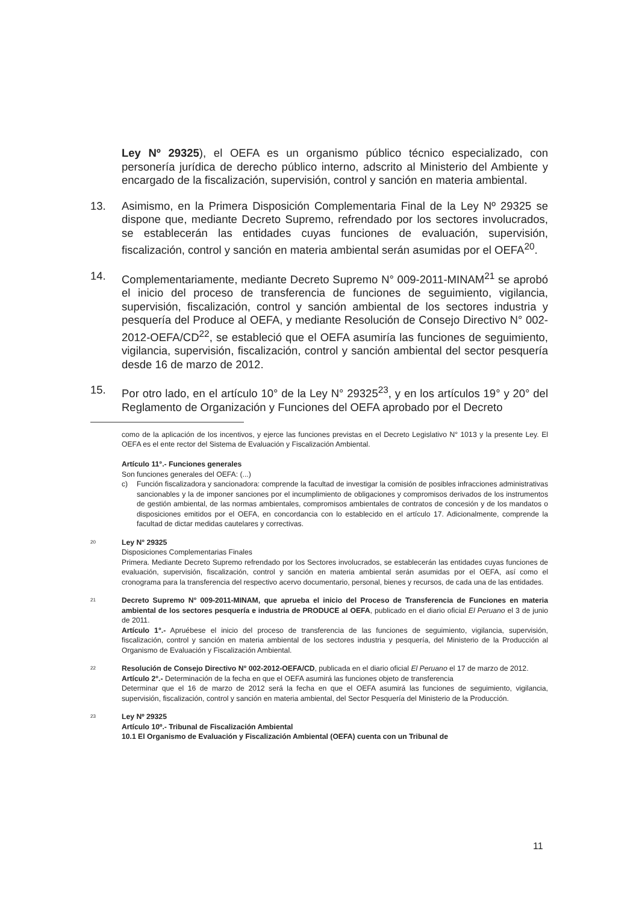Ley Nº 29325), el OEFA es un organismo público técnico especializado, con personería jurídica de derecho público interno, adscrito al Ministerio del Ambiente y encargado de la fiscalización, supervisión, control y sanción en materia ambiental.
13. Asimismo, en la Primera Disposición Complementaria Final de la Ley Nº 29325 se dispone que, mediante Decreto Supremo, refrendado por los sectores involucrados, se establecerán las entidades cuyas funciones de evaluación, supervisión, fiscalización, control y sanción en materia ambiental serán asumidas por el OEFA<sup>20</sup>.
14. Complementariamente, mediante Decreto Supremo N° 009-2011-MINAM<sup>21</sup> se aprobó el inicio del proceso de transferencia de funciones de seguimiento, vigilancia, supervisión, fiscalización, control y sanción ambiental de los sectores industria y pesquería del Produce al OEFA, y mediante Resolución de Consejo Directivo N° 002-2012-OEFA/CD<sup>22</sup>, se estableció que el OEFA asumiría las funciones de seguimiento, vigilancia, supervisión, fiscalización, control y sanción ambiental del sector pesquería desde 16 de marzo de 2012.
15. Por otro lado, en el artículo 10° de la Ley N° 29325<sup>23</sup>, y en los artículos 19° y 20° del Reglamento de Organización y Funciones del OEFA aprobado por el Decreto
como de la aplicación de los incentivos, y ejerce las funciones previstas en el Decreto Legislativo N° 1013 y la presente Ley. El OEFA es el ente rector del Sistema de Evaluación y Fiscalización Ambiental.
Artículo 11°.- Funciones generales
Son funciones generales del OEFA: (...)
c) Función fiscalizadora y sancionadora: comprende la facultad de investigar la comisión de posibles infracciones administrativas sancionables y la de imponer sanciones por el incumplimiento de obligaciones y compromisos derivados de los instrumentos de gestión ambiental, de las normas ambientales, compromisos ambientales de contratos de concesión y de los mandatos o disposiciones emitidos por el OEFA, en concordancia con lo establecido en el artículo 17. Adicionalmente, comprende la facultad de dictar medidas cautelares y correctivas.
20
Ley N° 29325
Disposiciones Complementarias Finales
Primera. Mediante Decreto Supremo refrendado por los Sectores involucrados, se establecerán las entidades cuyas funciones de evaluación, supervisión, fiscalización, control y sanción en materia ambiental serán asumidas por el OEFA, así como el cronograma para la transferencia del respectivo acervo documentario, personal, bienes y recursos, de cada una de las entidades.
21
Decreto Supremo N° 009-2011-MINAM, que aprueba el inicio del Proceso de Transferencia de Funciones en materia ambiental de los sectores pesquería e industria de PRODUCE al OEFA, publicado en el diario oficial El Peruano el 3 de junio de 2011.
Artículo 1°.- Apruébese el inicio del proceso de transferencia de las funciones de seguimiento, vigilancia, supervisión, fiscalización, control y sanción en materia ambiental de los sectores industria y pesquería, del Ministerio de la Producción al Organismo de Evaluación y Fiscalización Ambiental.
22
Resolución de Consejo Directivo N° 002-2012-OEFA/CD, publicada en el diario oficial El Peruano el 17 de marzo de 2012.
Artículo 2°.- Determinación de la fecha en que el OEFA asumirá las funciones objeto de transferencia
Determinar que el 16 de marzo de 2012 será la fecha en que el OEFA asumirá las funciones de seguimiento, vigilancia, supervisión, fiscalización, control y sanción en materia ambiental, del Sector Pesquería del Ministerio de la Producción.
23
Ley Nº 29325
Artículo 10º.- Tribunal de Fiscalización Ambiental
10.1 El Organismo de Evaluación y Fiscalización Ambiental (OEFA) cuenta con un Tribunal de
11